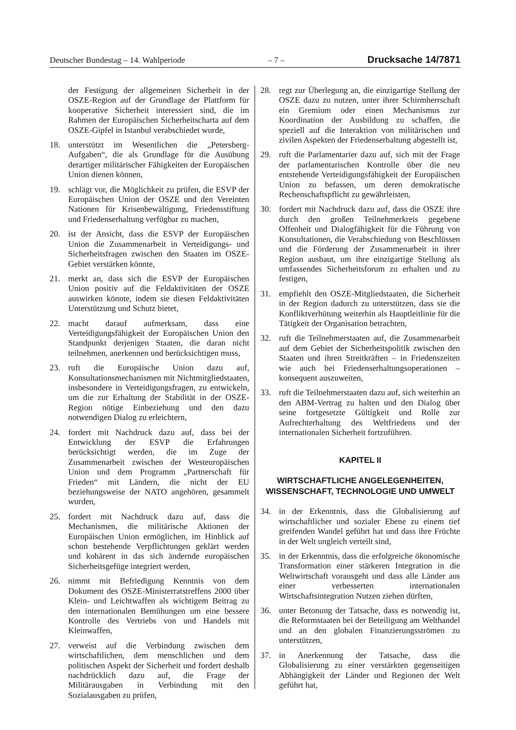Deutscher Bundestag – 14. Wahlperiode – 7 – Drucksache 14/7871
der Festigung der allgemeinen Sicherheit in der OSZE-Region auf der Grundlage der Plattform für kooperative Sicherheit interessiert sind, die im Rahmen der Europäischen Sicherheitscharta auf dem OSZE-Gipfel in Istanbul verabschiedet wurde,
18. unterstützt im Wesentlichen die „Petersberg-Aufgaben“, die als Grundlage für die Ausübung derartiger militärischer Fähigkeiten der Europäischen Union dienen können,
19. schlägt vor, die Möglichkeit zu prüfen, die ESVP der Europäischen Union der OSZE und den Vereinten Nationen für Krisenbewältigung, Friedensstiftung und Friedenserhaltung verfügbar zu machen,
20. ist der Ansicht, dass die ESVP der Europäischen Union die Zusammenarbeit in Verteidigungs- und Sicherheitsfragen zwischen den Staaten im OSZE-Gebiet verstärken könnte,
21. merkt an, dass sich die ESVP der Europäischen Union positiv auf die Feldaktivitäten der OSZE auswirken könnte, indem sie diesen Feldaktivitäten Unterstützung und Schutz bietet,
22. macht darauf aufmerksam, dass eine Verteidigungsfähigkeit der Europäischen Union den Standpunkt derjenigen Staaten, die daran nicht teilnehmen, anerkennen und berücksichtigen muss,
23. ruft die Europäische Union dazu auf, Konsultationsmechanismen mit Nichtmitgliedstaaten, insbesondere in Verteidigungsfragen, zu entwickeln, um die zur Erhaltung der Stabilität in der OSZE-Region nötige Einbeziehung und den dazu notwendigen Dialog zu erleichtern,
24. fordert mit Nachdruck dazu auf, dass bei der Entwicklung der ESVP die Erfahrungen berücksichtigt werden, die im Zuge der Zusammenarbeit zwischen der Westeuropäischen Union und dem Programm „Partnerschaft für Frieden“ mit Ländern, die nicht der EU beziehungsweise der NATO angehören, gesammelt wurden,
25. fordert mit Nachdruck dazu auf, dass die Mechanismen, die militärische Aktionen der Europäischen Union ermöglichen, im Hinblick auf schon bestehende Verpflichtungen geklärt werden und kohärent in das sich ändernde europäischen Sicherheitsgefüge integriert werden,
26. nimmt mit Befriedigung Kenntnis von dem Dokument des OSZE-Ministerratstreffens 2000 über Klein- und Leichtwaffen als wichtigem Beitrag zu den internationalen Bemühungen um eine bessere Kontrolle des Vertriebs von und Handels mit Kleinwaffen,
27. verweist auf die Verbindung zwischen dem wirtschaftlichen, dem menschlichen und dem politischen Aspekt der Sicherheit und fordert deshalb nachdrücklich dazu auf, die Frage der Militärausgaben in Verbindung mit den Sozialausgaben zu prüfen,
28. regt zur Überlegung an, die einzigartige Stellung der OSZE dazu zu nutzen, unter ihrer Schirmherrschaft ein Gremium oder einen Mechanismus zur Koordination der Ausbildung zu schaffen, die speziell auf die Interaktion von militärischen und zivilen Aspekten der Friedenserhaltung abgestellt ist,
29. ruft die Parlamentarier dazu auf, sich mit der Frage der parlamentarischen Kontrolle über die neu entstehende Verteidigungsfähigkeit der Europäischen Union zu befassen, um deren demokratische Rechenschaftspflicht zu gewährleisten,
30. fordert mit Nachdruck dazu auf, dass die OSZE ihre durch den großen Teilnehmerkreis gegebene Offenheit und Dialogfähigkeit für die Führung von Konsultationen, die Verabschiedung von Beschlüssen und die Förderung der Zusammenarbeit in ihrer Region ausbaut, um ihre einzigartige Stellung als umfassendes Sicherheitsforum zu erhalten und zu festigen,
31. empfiehlt den OSZE-Mitgliedstaaten, die Sicherheit in der Region dadurch zu unterstützen, dass sie die Konfliktverhütung weiterhin als Hauptleitlinie für die Tätigkeit der Organisation betrachten,
32. ruft die Teilnehmerstaaten auf, die Zusammenarbeit auf dem Gebiet der Sicherheitspolitik zwischen den Staaten und ihren Streitkräften – in Friedenszeiten wie auch bei Friedenserhaltungsoperationen – konsequent auszuweiten,
33. ruft die Teilnehmerstaaten dazu auf, sich weiterhin an den ABM-Vertrag zu halten und den Dialog über seine fortgesetzte Gültigkeit und Rolle zur Aufrechterhaltung des Weltfriedens und der internationalen Sicherheit fortzuführen.
KAPITEL II
WIRTSCHAFTLICHE ANGELEGENHEITEN, WISSENSCHAFT, TECHNOLOGIE UND UMWELT
34. in der Erkenntnis, dass die Globalisierung auf wirtschaftlicher und sozialer Ebene zu einem tief greifenden Wandel geführt hat und dass ihre Früchte in der Welt ungleich verteilt sind,
35. in der Erkenntnis, dass die erfolgreiche ökonomische Transformation einer stärkeren Integration in die Weltwirtschaft vorausgeht und dass alle Länder aus einer verbesserten internationalen Wirtschaftsintegration Nutzen ziehen dürften,
36. unter Betonung der Tatsache, dass es notwendig ist, die Reformstaaten bei der Beteiligung am Welthandel und an den globalen Finanzierungsströmen zu unterstützen,
37. in Anerkennung der Tatsache, dass die Globalisierung zu einer verstärkten gegenseitigen Abhängigkeit der Länder und Regionen der Welt geführt hat,